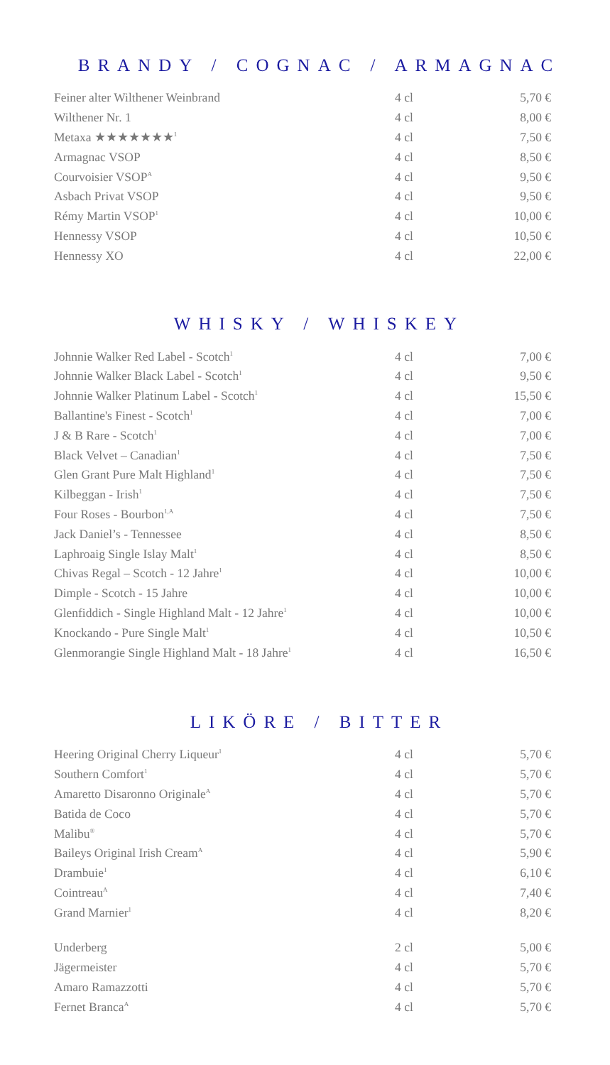BRANDY / COGNAC / ARMAGNAC
| Feiner alter Wilthener Weinbrand | 4 cl | 5,70 € |
| Wilthener Nr. 1 | 4 cl | 8,00 € |
| Metaxa ★★★★★★★<sup>1</sup> | 4 cl | 7,50 € |
| Armagnac VSOP | 4 cl | 8,50 € |
| Courvoisier VSOP<sup>A</sup> | 4 cl | 9,50 € |
| Asbach Privat VSOP | 4 cl | 9,50 € |
| Rémy Martin VSOP<sup>1</sup> | 4 cl | 10,00 € |
| Hennessy VSOP | 4 cl | 10,50 € |
| Hennessy XO | 4 cl | 22,00 € |
WHISKY / WHISKEY
| Johnnie Walker Red Label - Scotch<sup>1</sup> | 4 cl | 7,00 € |
| Johnnie Walker Black Label - Scotch<sup>1</sup> | 4 cl | 9,50 € |
| Johnnie Walker Platinum Label - Scotch<sup>1</sup> | 4 cl | 15,50 € |
| Ballantine's Finest - Scotch<sup>1</sup> | 4 cl | 7,00 € |
| J & B Rare - Scotch<sup>1</sup> | 4 cl | 7,00 € |
| Black Velvet – Canadian<sup>1</sup> | 4 cl | 7,50 € |
| Glen Grant Pure Malt Highland<sup>1</sup> | 4 cl | 7,50 € |
| Kilbeggan - Irish<sup>1</sup> | 4 cl | 7,50 € |
| Four Roses - Bourbon<sup>1,A</sup> | 4 cl | 7,50 € |
| Jack Daniel’s - Tennessee | 4 cl | 8,50 € |
| Laphroaig Single Islay Malt<sup>1</sup> | 4 cl | 8,50 € |
| Chivas Regal – Scotch - 12 Jahre<sup>1</sup> | 4 cl | 10,00 € |
| Dimple - Scotch - 15 Jahre | 4 cl | 10,00 € |
| Glenfiddich - Single Highland Malt - 12 Jahre<sup>1</sup> | 4 cl | 10,00 € |
| Knockando - Pure Single Malt<sup>1</sup> | 4 cl | 10,50 € |
| Glenmorangie Single Highland Malt - 18 Jahre<sup>1</sup> | 4 cl | 16,50 € |
LIKÖRE / BITTER
| Heering Original Cherry Liqueur<sup>1</sup> | 4 cl | 5,70 € |
| Southern Comfort<sup>1</sup> | 4 cl | 5,70 € |
| Amaretto Disaronno Originale<sup>A</sup> | 4 cl | 5,70 € |
| Batida de Coco | 4 cl | 5,70 € |
| Malibu<sup>®</sup> | 4 cl | 5,70 € |
| Baileys Original Irish Cream<sup>A</sup> | 4 cl | 5,90 € |
| Drambuie<sup>1</sup> | 4 cl | 6,10 € |
| Cointreau<sup>A</sup> | 4 cl | 7,40 € |
| Grand Marnier<sup>1</sup> | 4 cl | 8,20 € |
| Underberg | 2 cl | 5,00 € |
| Jägermeister | 4 cl | 5,70 € |
| Amaro Ramazzotti | 4 cl | 5,70 € |
| Fernet Branca<sup>A</sup> | 4 cl | 5,70 € |